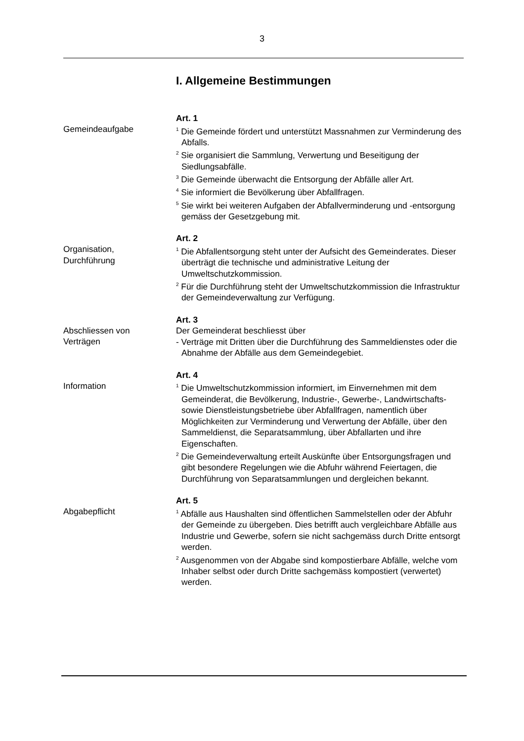3
I. Allgemeine Bestimmungen
Gemeindeaufgabe
Art. 1
<sup>1</sup> Die Gemeinde fördert und unterstützt Massnahmen zur Verminderung des Abfalls.
<sup>2</sup> Sie organisiert die Sammlung, Verwertung und Beseitigung der Siedlungsabfälle.
<sup>3</sup> Die Gemeinde überwacht die Entsorgung der Abfälle aller Art.
<sup>4</sup> Sie informiert die Bevölkerung über Abfallfragen.
<sup>5</sup> Sie wirkt bei weiteren Aufgaben der Abfallverminderung und -entsorgung gemäss der Gesetzgebung mit.
Organisation,
Durchführung
Art. 2
<sup>1</sup> Die Abfallentsorgung steht unter der Aufsicht des Gemeinderates. Dieser überträgt die technische und administrative Leitung der Umweltschutzkommission.
<sup>2</sup> Für die Durchführung steht der Umweltschutzkommission die Infrastruktur der Gemeindeverwaltung zur Verfügung.
Abschliessen von
Verträgen
Art. 3
Der Gemeinderat beschliesst über
- Verträge mit Dritten über die Durchführung des Sammeldienstes oder die Abnahme der Abfälle aus dem Gemeindegebiet.
Information
Art. 4
<sup>1</sup> Die Umweltschutzkommission informiert, im Einvernehmen mit dem Gemeinderat, die Bevölkerung, Industrie-, Gewerbe-, Landwirtschafts- sowie Dienstleistungsbetriebe über Abfallfragen, namentlich über Möglichkeiten zur Verminderung und Verwertung der Abfälle, über den Sammeldienst, die Separatsammlung, über Abfallarten und ihre Eigenschaften.
<sup>2</sup> Die Gemeindeverwaltung erteilt Auskünfte über Entsorgungsfragen und gibt besondere Regelungen wie die Abfuhr während Feiertagen, die Durchführung von Separatsammlungen und dergleichen bekannt.
Abgabepflicht
Art. 5
<sup>1</sup> Abfälle aus Haushalten sind öffentlichen Sammelstellen oder der Abfuhr der Gemeinde zu übergeben. Dies betrifft auch vergleichbare Abfälle aus Industrie und Gewerbe, sofern sie nicht sachgemäss durch Dritte entsorgt werden.
<sup>2</sup> Ausgenommen von der Abgabe sind kompostierbare Abfälle, welche vom Inhaber selbst oder durch Dritte sachgemäss kompostiert (verwertet) werden.